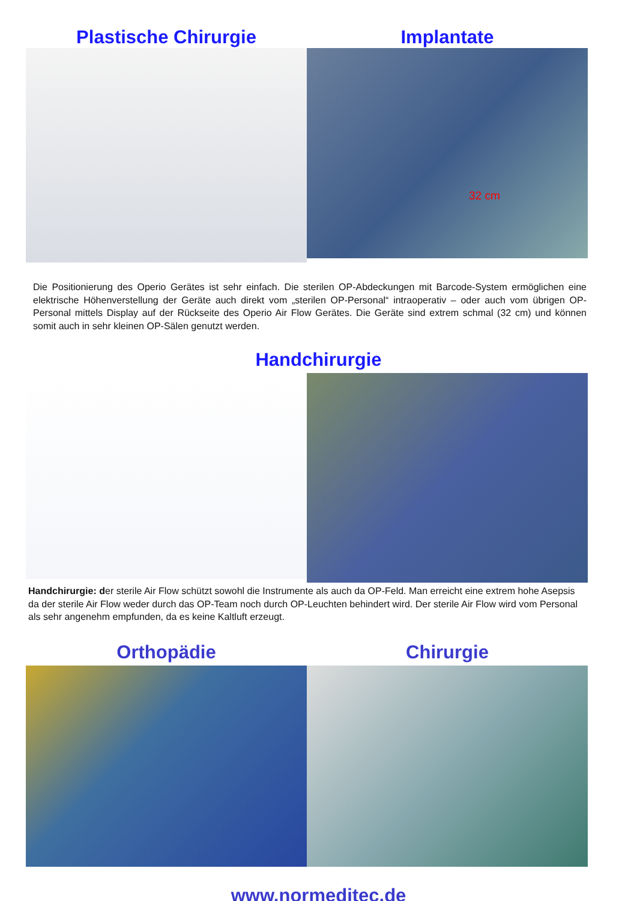Plastische Chirurgie Implantate
32 cm
Die Positionierung des Operio Gerätes ist sehr einfach. Die sterilen OP-Abdeckungen mit Barcode-System ermöglichen eine elektrische Höhenverstellung der Geräte auch direkt vom „sterilen OP-Personal“ intraoperativ – oder auch vom übrigen OP-Personal mittels Display auf der Rückseite des Operio Air Flow Gerätes. Die Geräte sind extrem schmal (32 cm) und können somit auch in sehr kleinen OP-Sälen genutzt werden.
Handchirurgie
Handchirurgie: der sterile Air Flow schützt sowohl die Instrumente als auch da OP-Feld. Man erreicht eine extrem hohe Asepsis da der sterile Air Flow weder durch das OP-Team noch durch OP-Leuchten behindert wird. Der sterile Air Flow wird vom Personal als sehr angenehm empfunden, da es keine Kaltluft erzeugt.
Orthopädie Chirurgie
www.normeditec.de